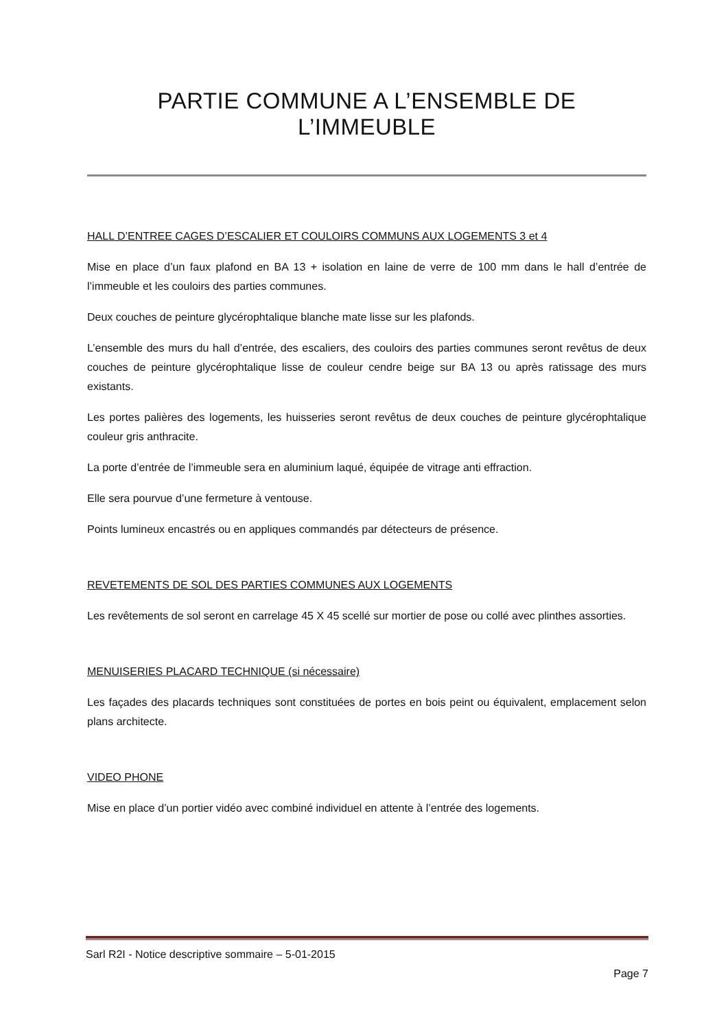PARTIE COMMUNE A L’ENSEMBLE DE L’IMMEUBLE
HALL D’ENTREE CAGES D’ESCALIER ET COULOIRS COMMUNS AUX LOGEMENTS 3 et 4
Mise en place d’un faux plafond en BA 13 + isolation en laine de verre de 100 mm dans le hall d’entrée de l’immeuble et les couloirs des parties communes.
Deux couches de peinture glycérophtalique blanche mate lisse sur les plafonds.
L’ensemble des murs du hall d’entrée, des escaliers, des couloirs des parties communes seront revêtus de deux couches de peinture glycérophtalique lisse de couleur cendre beige sur BA 13 ou après ratissage des murs existants.
Les portes palières des logements, les huisseries seront revêtus de deux couches de peinture glycérophtalique couleur gris anthracite.
La porte d’entrée de l’immeuble sera en aluminium laqué, équipée de vitrage anti effraction.
Elle sera pourvue d’une fermeture à ventouse.
Points lumineux encastrés ou en appliques commandés par détecteurs de présence.
REVETEMENTS DE SOL DES PARTIES COMMUNES AUX LOGEMENTS
Les revêtements de sol seront en carrelage 45 X 45 scellé sur mortier de pose ou collé avec plinthes assorties.
MENUISERIES PLACARD TECHNIQUE (si nécessaire)
Les façades des placards techniques sont constituées de portes en bois peint ou équivalent, emplacement selon plans architecte.
VIDEO PHONE
Mise en place d’un portier vidéo avec combiné individuel en attente à l’entrée des logements.
Sarl R2I - Notice descriptive sommaire – 5-01-2015
Page 7